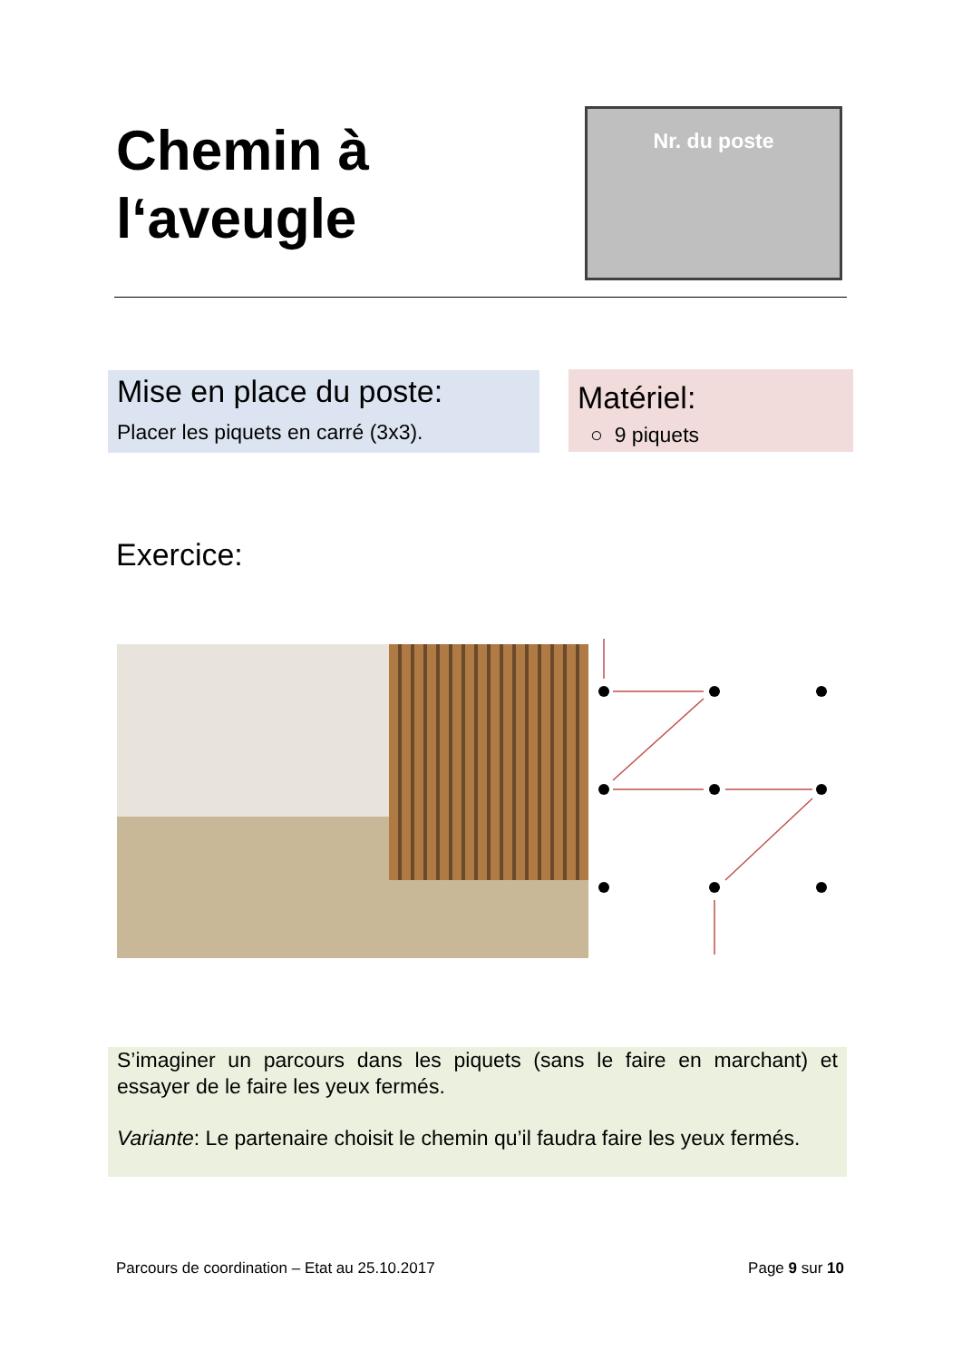Chemin à
l‘aveugle
Nr. du poste
Mise en place du poste:
Placer les piquets en carré (3x3).
Matériel:
○ 9 piquets
Exercice:
S’imaginer un parcours dans les piquets (sans le faire en marchant) et essayer de le faire les yeux fermés.
Variante: Le partenaire choisit le chemin qu’il faudra faire les yeux fermés.
Parcours de coordination – Etat au 25.10.2017 Page 9 sur 10